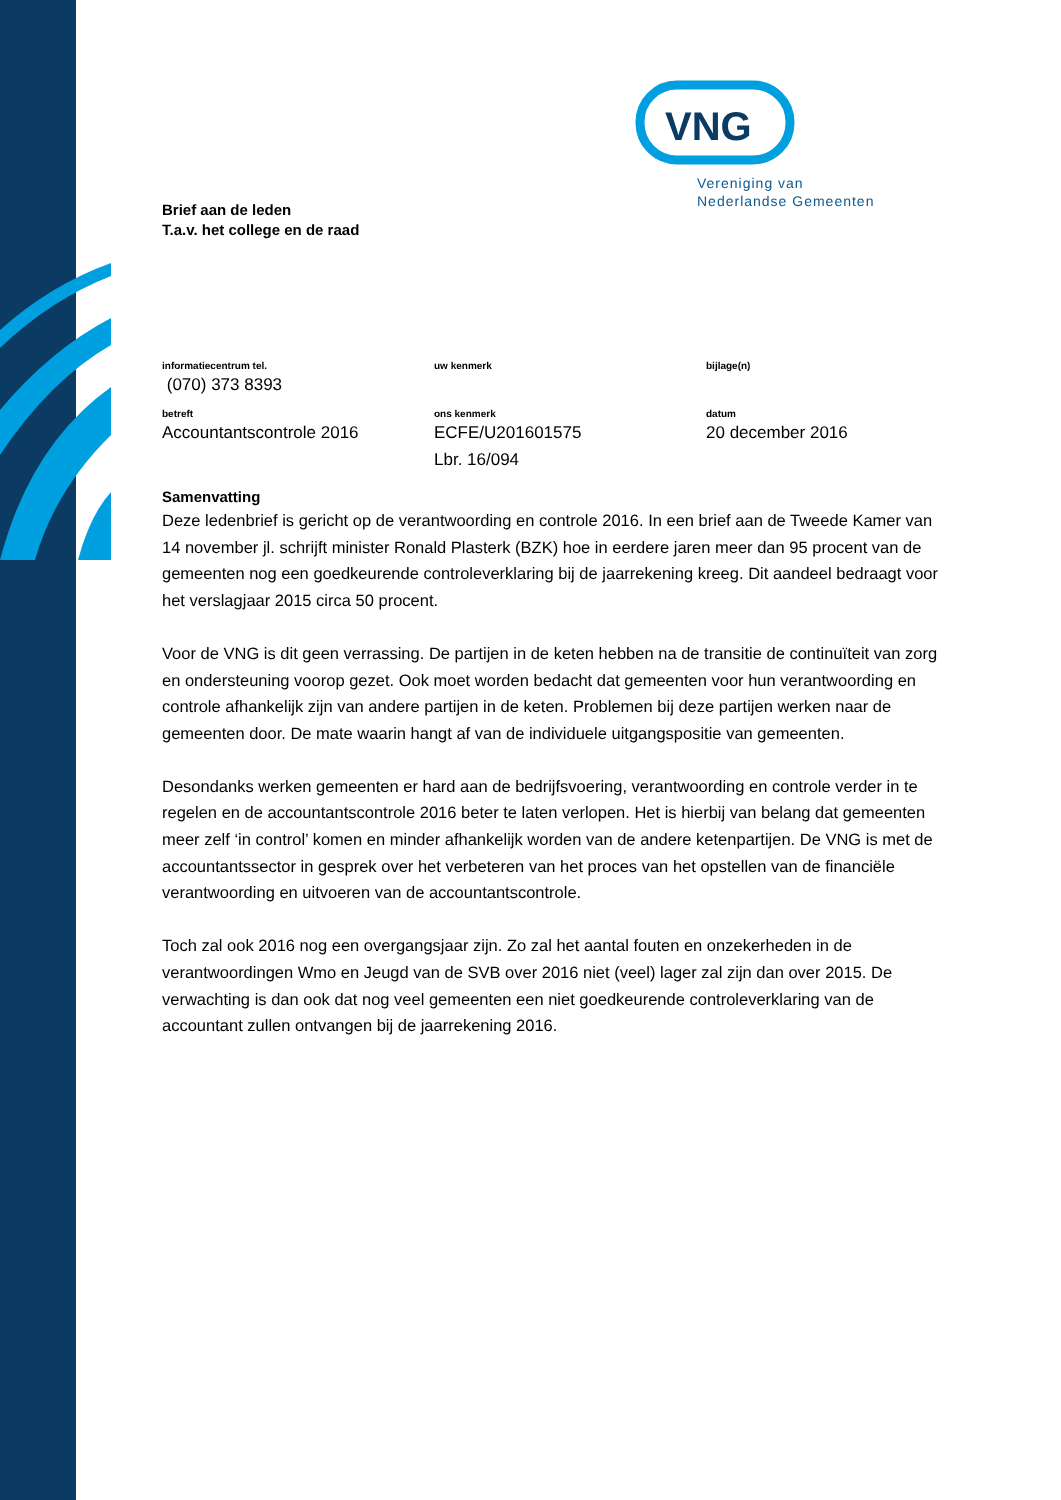VNG
Vereniging van
Nederlandse Gemeenten
Brief aan de leden
T.a.v. het college en de raad
informatiecentrum tel.
(070) 373 8393
uw kenmerk
bijlage(n)
betreft
Accountantscontrole 2016
ons kenmerk
ECFE/U201601575
Lbr. 16/094
datum
20 december 2016
Samenvatting
Deze ledenbrief is gericht op de verantwoording en controle 2016. In een brief aan de Tweede Kamer van 14 november jl. schrijft minister Ronald Plasterk (BZK) hoe in eerdere jaren meer dan 95 procent van de gemeenten nog een goedkeurende controleverklaring bij de jaarrekening kreeg. Dit aandeel bedraagt voor het verslagjaar 2015 circa 50 procent.
Voor de VNG is dit geen verrassing. De partijen in de keten hebben na de transitie de continuïteit van zorg en ondersteuning voorop gezet. Ook moet worden bedacht dat gemeenten voor hun verantwoording en controle afhankelijk zijn van andere partijen in de keten. Problemen bij deze partijen werken naar de gemeenten door. De mate waarin hangt af van de individuele uitgangspositie van gemeenten.
Desondanks werken gemeenten er hard aan de bedrijfsvoering, verantwoording en controle verder in te regelen en de accountantscontrole 2016 beter te laten verlopen. Het is hierbij van belang dat gemeenten meer zelf ‘in control’ komen en minder afhankelijk worden van de andere ketenpartijen. De VNG is met de accountantssector in gesprek over het verbeteren van het proces van het opstellen van de financiële verantwoording en uitvoeren van de accountantscontrole.
Toch zal ook 2016 nog een overgangsjaar zijn. Zo zal het aantal fouten en onzekerheden in de verantwoordingen Wmo en Jeugd van de SVB over 2016 niet (veel) lager zal zijn dan over 2015. De verwachting is dan ook dat nog veel gemeenten een niet goedkeurende controleverklaring van de accountant zullen ontvangen bij de jaarrekening 2016.